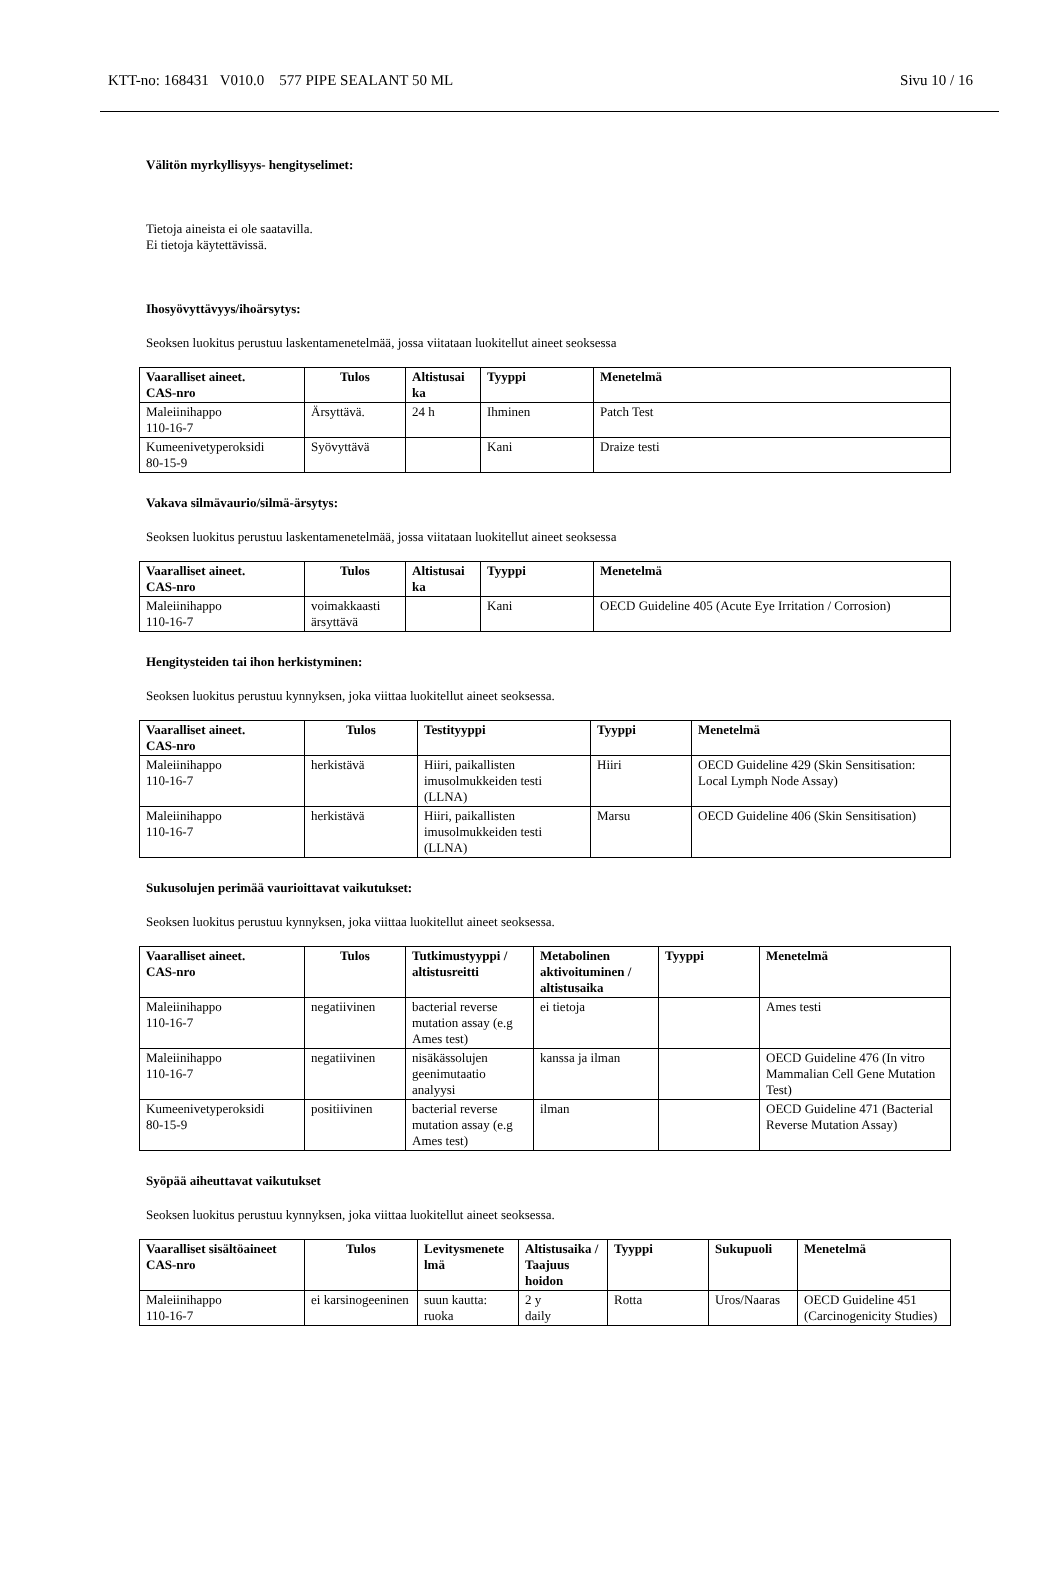KTT-no: 168431 V010.0 577 PIPE SEALANT 50 ML Sivu 10 / 16
Välitön myrkyllisyys- hengityselimet:
Tietoja aineista ei ole saatavilla.
Ei tietoja käytettävissä.
Ihosyövyttävyys/ihoärsytys:
Seoksen luokitus perustuu laskentamenetelmää, jossa viitataan luokitellut aineet seoksessa
| Vaaralliset aineet. CAS-nro | Tulos | Altistusai ka | Tyyppi | Menetelmä |
| --- | --- | --- | --- | --- |
| Maleiinihappo 110-16-7 | Ärsyttävä. | 24 h | Ihminen | Patch Test |
| Kumeenivetyperoksidi 80-15-9 | Syövyttävä | | Kani | Draize testi |
Vakava silmävaurio/silmä-ärsytys:
Seoksen luokitus perustuu laskentamenetelmää, jossa viitataan luokitellut aineet seoksessa
| Vaaralliset aineet. CAS-nro | Tulos | Altistusai ka | Tyyppi | Menetelmä |
| --- | --- | --- | --- | --- |
| Maleiinihappo 110-16-7 | voimakkaasti ärsyttävä | | Kani | OECD Guideline 405 (Acute Eye Irritation / Corrosion) |
Hengitysteiden tai ihon herkistyminen:
Seoksen luokitus perustuu kynnyksen, joka viittaa luokitellut aineet seoksessa.
| Vaaralliset aineet. CAS-nro | Tulos | Testityyppi | Tyyppi | Menetelmä |
| --- | --- | --- | --- | --- |
| Maleiinihappo 110-16-7 | herkistävä | Hiiri, paikallisten imusolmukkeiden testi (LLNA) | Hiiri | OECD Guideline 429 (Skin Sensitisation: Local Lymph Node Assay) |
| Maleiinihappo 110-16-7 | herkistävä | Hiiri, paikallisten imusolmukkeiden testi (LLNA) | Marsu | OECD Guideline 406 (Skin Sensitisation) |
Sukusolujen perimää vaurioittavat vaikutukset:
Seoksen luokitus perustuu kynnyksen, joka viittaa luokitellut aineet seoksessa.
| Vaaralliset aineet. CAS-nro | Tulos | Tutkimustyyppi / altistusreitti | Metabolinen aktivoituminen / altistusaika | Tyyppi | Menetelmä |
| --- | --- | --- | --- | --- | --- |
| Maleiinihappo 110-16-7 | negatiivinen | bacterial reverse mutation assay (e.g Ames test) | ei tietoja | | Ames testi |
| Maleiinihappo 110-16-7 | negatiivinen | nisäkässolujen geenimutaatio analyysi | kanssa ja ilman | | OECD Guideline 476 (In vitro Mammalian Cell Gene Mutation Test) |
| Kumeenivetyperoksidi 80-15-9 | positiivinen | bacterial reverse mutation assay (e.g Ames test) | ilman | | OECD Guideline 471 (Bacterial Reverse Mutation Assay) |
Syöpää aiheuttavat vaikutukset
Seoksen luokitus perustuu kynnyksen, joka viittaa luokitellut aineet seoksessa.
| Vaaralliset sisältöaineet CAS-nro | Tulos | Levitysmenete lmä | Altistusaika / Taajuus hoidon | Tyyppi | Sukupuoli | Menetelmä |
| --- | --- | --- | --- | --- | --- | --- |
| Maleiinihappo 110-16-7 | ei karsinogeeninen | suun kautta: ruoka | 2 y daily | Rotta | Uros/Naaras | OECD Guideline 451 (Carcinogenicity Studies) |